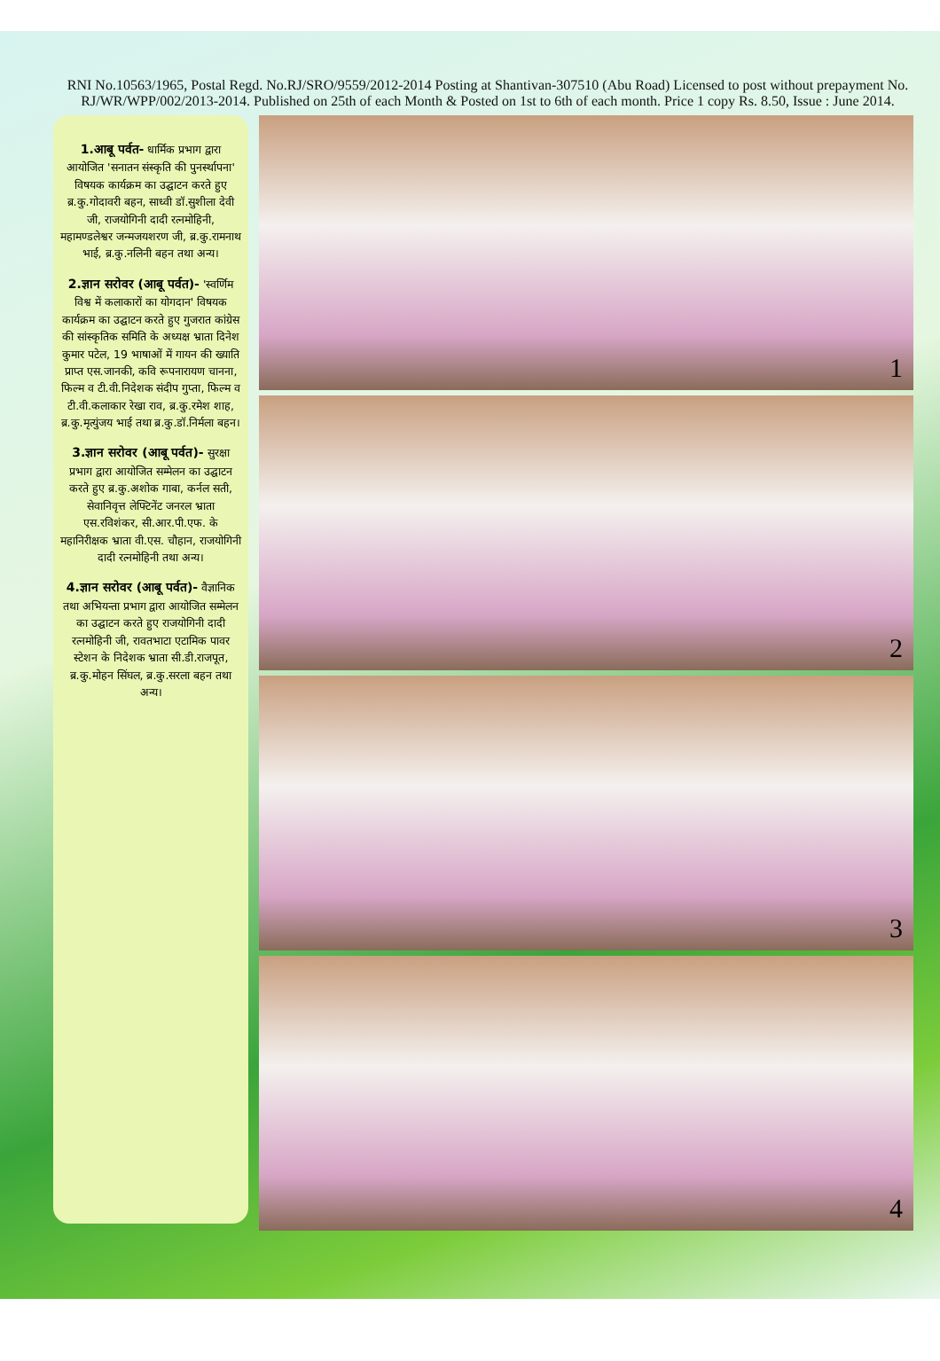RNI No.10563/1965, Postal Regd. No.RJ/SRO/9559/2012-2014 Posting at Shantivan-307510 (Abu Road) Licensed to post without prepayment No. RJ/WR/WPP/002/2013-2014. Published on 25th of each Month & Posted on 1st to 6th of each month. Price 1 copy Rs. 8.50, Issue : June 2014.
1.आबू पर्वत- धार्मिक प्रभाग द्वारा आयोजित 'सनातन संस्कृति की पुनर्स्थापना' विषयक कार्यक्रम का उद्घाटन करते हुए ब्र.कु.गोदावरी बहन, साध्वी डॉ.सुशीला देवी जी, राजयोगिनी दादी रत्नमोहिनी, महामण्डलेश्वर जन्मजयशरण जी, ब्र.कु.रामनाथ भाई, ब्र.कु.नलिनी बहन तथा अन्य।
2.ज्ञान सरोवर (आबू पर्वत)- 'स्वर्णिम विश्व में कलाकारों का योगदान' विषयक कार्यक्रम का उद्घाटन करते हुए गुजरात कांग्रेस की सांस्कृतिक समिति के अध्यक्ष भ्राता दिनेश कुमार पटेल, 19 भाषाओं में गायन की ख्याति प्राप्त एस.जानकी, कवि रूपनारायण चानना, फिल्म व टी.वी.निदेशक संदीप गुप्ता, फिल्म व टी.वी.कलाकार रेखा राव, ब्र.कु.रमेश शाह, ब्र.कु.मृत्युंजय भाई तथा ब्र.कु.डॉ.निर्मला बहन।
3.ज्ञान सरोवर (आबू पर्वत)- सुरक्षा प्रभाग द्वारा आयोजित सम्मेलन का उद्घाटन करते हुए ब्र.कु.अशोक गाबा, कर्नल सती, सेवानिवृत्त लेफ्टिनेंट जनरल भ्राता एस.रविशंकर, सी.आर.पी.एफ. के महानिरीक्षक भ्राता वी.एस. चौहान, राजयोगिनी दादी रत्नमोहिनी तथा अन्य।
4.ज्ञान सरोवर (आबू पर्वत)- वैज्ञानिक तथा अभियन्ता प्रभाग द्वारा आयोजित सम्मेलन का उद्घाटन करते हुए राजयोगिनी दादी रत्नमोहिनी जी, रावतभाटा एटामिक पावर स्टेशन के निदेशक भ्राता सी.डी.राजपूत, ब्र.कु.मोहन सिंघल, ब्र.कु.सरला बहन तथा अन्य।
1
2
3
4